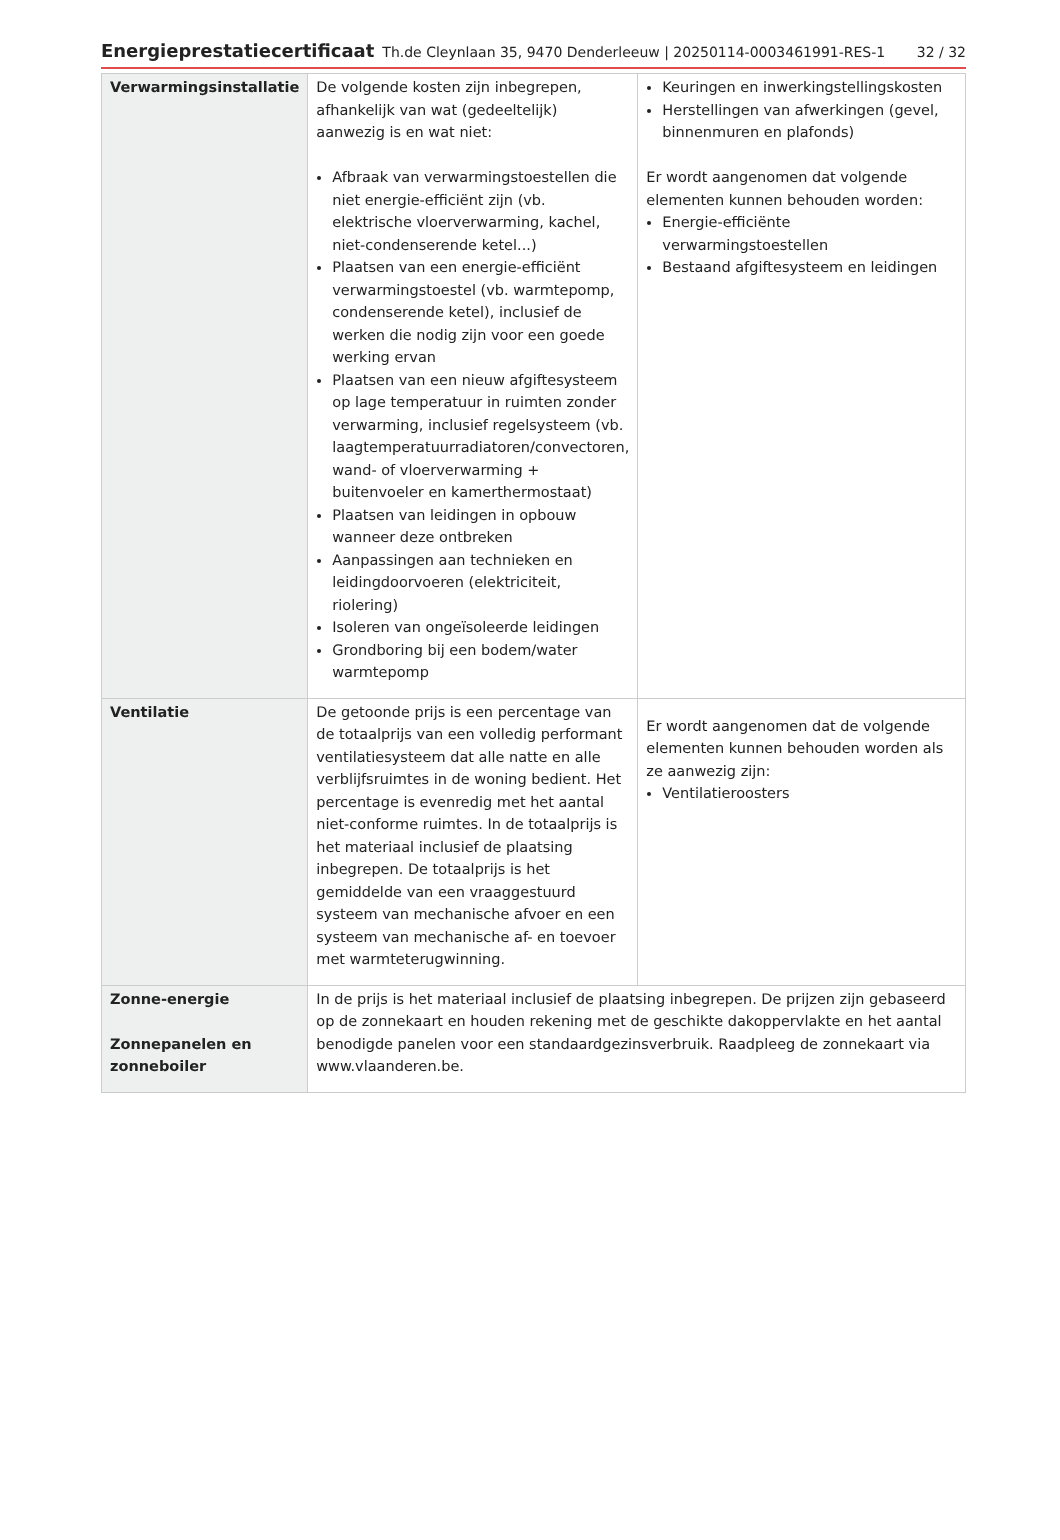Energieprestatiecertificaat Th.de Cleynlaan 35, 9470 Denderleeuw | 20250114-0003461991-RES-1 32 / 32
| Verwarmingsinstallatie | De volgende kosten zijn inbegrepen, afhankelijk van wat (gedeeltelijk) aanwezig is en wat niet: Afbraak van verwarmingstoestellen die niet energie-efficiënt zijn (vb. elektrische vloerverwarming, kachel, niet-condenserende ketel...) Plaatsen van een energie-efficiënt verwarmingstoestel (vb. warmtepomp, condenserende ketel), inclusief de werken die nodig zijn voor een goede werking ervan Plaatsen van een nieuw afgiftesysteem op lage temperatuur in ruimten zonder verwarming, inclusief regelsysteem (vb. laagtemperatuurradiatoren/convectoren, wand- of vloerverwarming + buitenvoeler en kamerthermostaat) Plaatsen van leidingen in opbouw wanneer deze ontbreken Aanpassingen aan technieken en leidingdoorvoeren (elektriciteit, riolering) Isoleren van ongeïsoleerde leidingen Grondboring bij een bodem/water warmtepomp | Keuringen en inwerkingstellingskosten Herstellingen van afwerkingen (gevel, binnenmuren en plafonds) Er wordt aangenomen dat volgende elementen kunnen behouden worden: Energie-efficiënte verwarmingstoestellen Bestaand afgiftesysteem en leidingen |
| Ventilatie | De getoonde prijs is een percentage van de totaalprijs van een volledig performant ventilatiesysteem dat alle natte en alle verblijfsruimtes in de woning bedient. Het percentage is evenredig met het aantal niet-conforme ruimtes. In de totaalprijs is het materiaal inclusief de plaatsing inbegrepen. De totaalprijs is het gemiddelde van een vraaggestuurd systeem van mechanische afvoer en een systeem van mechanische af- en toevoer met warmteterugwinning. | Er wordt aangenomen dat de volgende elementen kunnen behouden worden als ze aanwezig zijn: Ventilatieroosters |
| Zonne-energie Zonnepanelen en zonneboiler | In de prijs is het materiaal inclusief de plaatsing inbegrepen. De prijzen zijn gebaseerd op de zonnekaart en houden rekening met de geschikte dakoppervlakte en het aantal benodigde panelen voor een standaardgezinsverbruik. Raadpleeg de zonnekaart via www.vlaanderen.be . | |